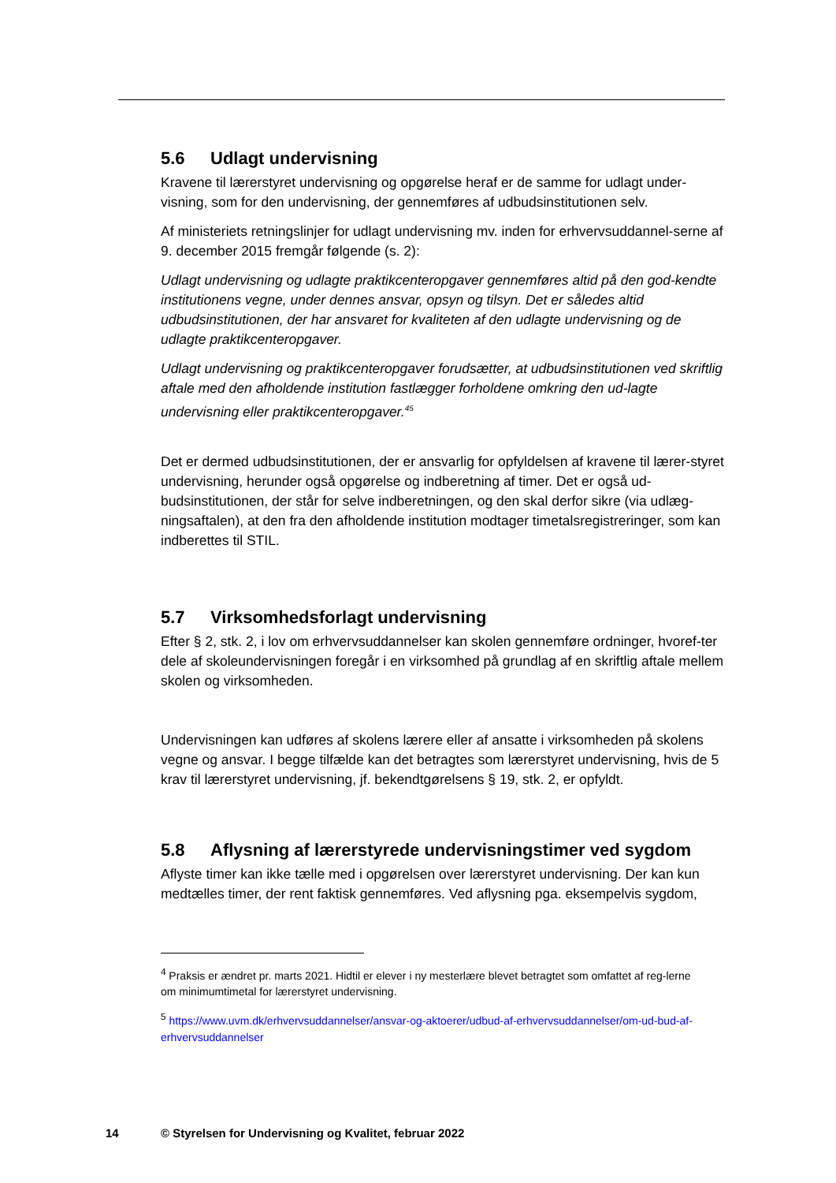5.6 Udlagt undervisning
Kravene til lærerstyret undervisning og opgørelse heraf er de samme for udlagt under-visning, som for den undervisning, der gennemføres af udbudsinstitutionen selv.
Af ministeriets retningslinjer for udlagt undervisning mv. inden for erhvervsuddannel-serne af 9. december 2015 fremgår følgende (s. 2):
Udlagt undervisning og udlagte praktikcenteropgaver gennemføres altid på den god-kendte institutionens vegne, under dennes ansvar, opsyn og tilsyn. Det er således altid udbudsinstitutionen, der har ansvaret for kvaliteten af den udlagte undervisning og de udlagte praktikcenteropgaver.
Udlagt undervisning og praktikcenteropgaver forudsætter, at udbudsinstitutionen ved skriftlig aftale med den afholdende institution fastlægger forholdene omkring den ud-lagte undervisning eller praktikcenteropgaver.<sup>45</sup>
Det er dermed udbudsinstitutionen, der er ansvarlig for opfyldelsen af kravene til lærer-styret undervisning, herunder også opgørelse og indberetning af timer. Det er også ud-budsinstitutionen, der står for selve indberetningen, og den skal derfor sikre (via udlæg-ningsaftalen), at den fra den afholdende institution modtager timetalsregistreringer, som kan indberettes til STIL.
5.7 Virksomhedsforlagt undervisning
Efter § 2, stk. 2, i lov om erhvervsuddannelser kan skolen gennemføre ordninger, hvoref-ter dele af skoleundervisningen foregår i en virksomhed på grundlag af en skriftlig aftale mellem skolen og virksomheden.
Undervisningen kan udføres af skolens lærere eller af ansatte i virksomheden på skolens vegne og ansvar. I begge tilfælde kan det betragtes som lærerstyret undervisning, hvis de 5 krav til lærerstyret undervisning, jf. bekendtgørelsens § 19, stk. 2, er opfyldt.
5.8 Aflysning af lærerstyrede undervisningstimer ved sygdom
Aflyste timer kan ikke tælle med i opgørelsen over lærerstyret undervisning. Der kan kun medtælles timer, der rent faktisk gennemføres. Ved aflysning pga. eksempelvis sygdom,
<sup>4</sup> Praksis er ændret pr. marts 2021. Hidtil er elever i ny mesterlære blevet betragtet som omfattet af reg-lerne om minimumtimetal for lærerstyret undervisning.
<sup>5</sup> https://www.uvm.dk/erhvervsuddannelser/ansvar-og-aktoerer/udbud-af-erhvervsuddannelser/om-ud-bud-af-erhvervsuddannelser
14 © Styrelsen for Undervisning og Kvalitet, februar 2022